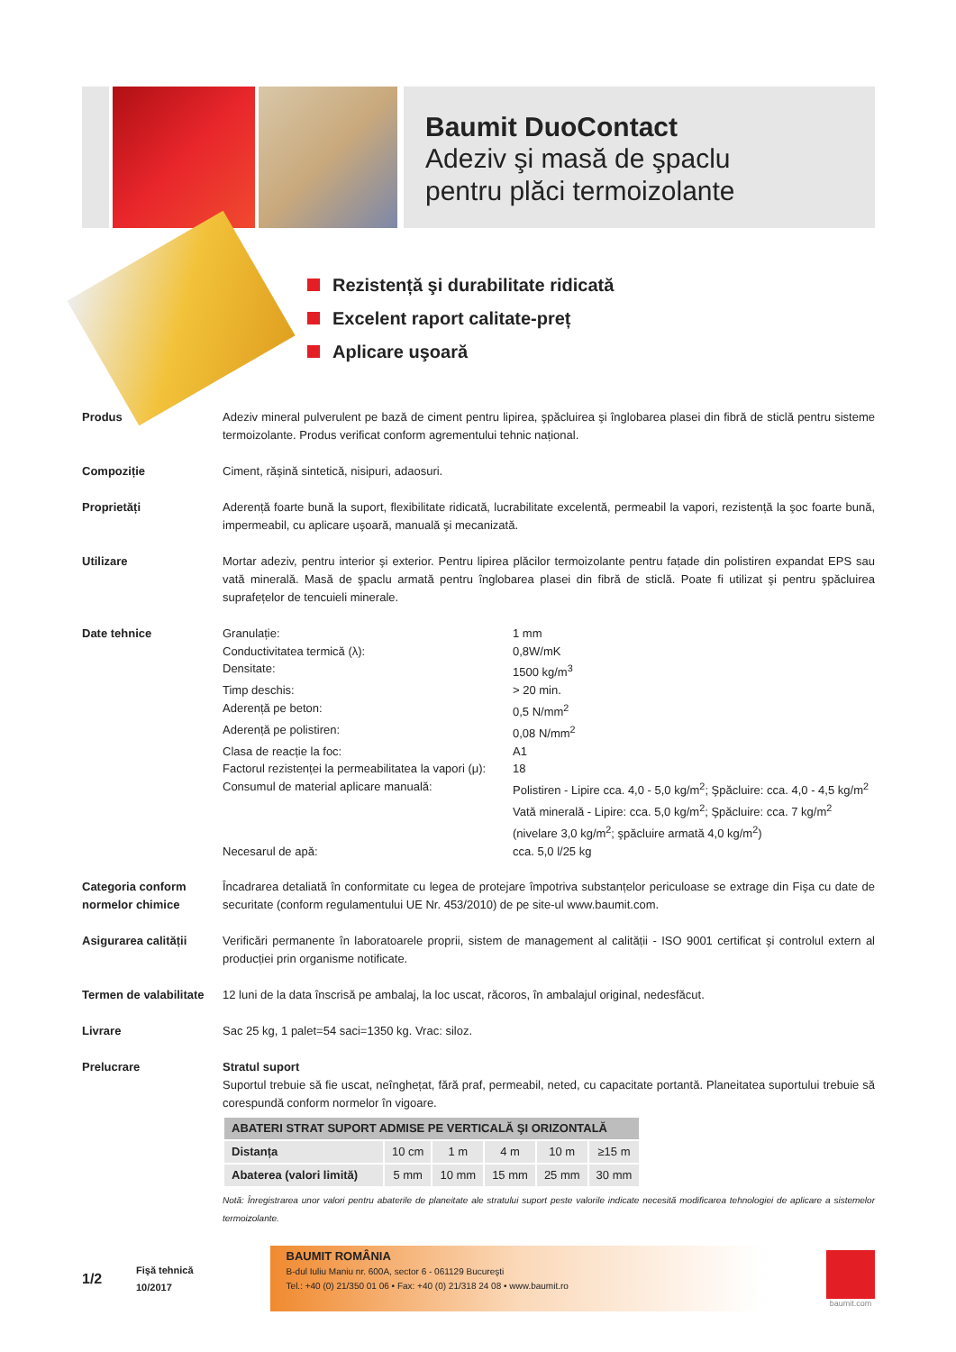Baumit DuoContact
Adeziv şi masă de şpaclu
pentru plăci termoizolante
Rezistență şi durabilitate ridicată
Excelent raport calitate-preț
Aplicare uşoară
Produs Adeziv mineral pulverulent pe bază de ciment pentru lipirea, şpăcluirea şi înglobarea plasei din fibră de sticlă pentru sisteme termoizolante. Produs verificat conform agrementului tehnic național.
Compoziție Ciment, răşină sintetică, nisipuri, adaosuri.
Proprietăți Aderență foarte bună la suport, flexibilitate ridicată, lucrabilitate excelentă, permeabil la vapori, rezistență la şoc foarte bună, impermeabil, cu aplicare uşoară, manuală şi mecanizată.
Utilizare Mortar adeziv, pentru interior şi exterior. Pentru lipirea plăcilor termoizolante pentru fațade din polistiren expandat EPS sau vată minerală. Masă de şpaclu armată pentru înglobarea plasei din fibră de sticlă. Poate fi utilizat şi pentru şpăcluirea suprafețelor de tencuieli minerale.
Date tehnice
| Granulație: | 1 mm |
| Conductivitatea termică (λ): | 0,8W/mK |
| Densitate: | 1500 kg/m<sup>3</sup> |
| Timp deschis: | > 20 min. |
| Aderență pe beton: | 0,5 N/mm<sup>2</sup> |
| Aderență pe polistiren: | 0,08 N/mm<sup>2</sup> |
| Clasa de reacție la foc: | A1 |
| Factorul rezistenței la permeabilitatea la vapori (μ): | 18 |
| Consumul de material aplicare manuală: | Polistiren - Lipire cca. 4,0 - 5,0 kg/m<sup>2</sup>; Şpăcluire: cca. 4,0 - 4,5 kg/m<sup>2</sup> Vată minerală - Lipire: cca. 5,0 kg/m<sup>2</sup>; Şpăcluire: cca. 7 kg/m<sup>2</sup> (nivelare 3,0 kg/m<sup>2</sup>; şpăcluire armată 4,0 kg/m<sup>2</sup>) |
| Necesarul de apă: | cca. 5,0 l/25 kg |
Categoria conform normelor chimice
Încadrarea detaliată în conformitate cu legea de protejare împotriva substanțelor periculoase se extrage din Fişa cu date de securitate (conform regulamentului UE Nr. 453/2010) de pe site-ul www.baumit.com.
Asigurarea calității Verificări permanente în laboratoarele proprii, sistem de management al calității - ISO 9001 certificat şi controlul extern al producției prin organisme notificate.
Termen de valabilitate
12 luni de la data înscrisă pe ambalaj, la loc uscat, răcoros, în ambalajul original, nedesfăcut.
Livrare Sac 25 kg, 1 palet=54 saci=1350 kg. Vrac: siloz.
Prelucrare Stratul suport
Suportul trebuie să fie uscat, neînghețat, fără praf, permeabil, neted, cu capacitate portantă. Planeitatea suportului trebuie să corespundă conform normelor în vigoare.
| ABATERI STRAT SUPORT ADMISE PE VERTICALĂ ŞI ORIZONTALĂ | | | | | |
| --- | --- | --- | --- | --- | --- |
| Distanța | 10 cm | 1 m | 4 m | 10 m | ≥15 m |
| Abaterea (valori limită) | 5 mm | 10 mm | 15 mm | 25 mm | 30 mm |
Notă: Înregistrarea unor valori pentru abaterile de planeitate ale stratului suport peste valorile indicate necesită modificarea tehnologiei de aplicare a sistemelor termoizolante.
1/2
Fişă tehnică
10/2017
BAUMIT ROMÂNIA
B-dul Iuliu Maniu nr. 600A, sector 6 - 061129 Bucureşti
Tel.: +40 (0) 21/350 01 06 • Fax: +40 (0) 21/318 24 08 • www.baumit.ro
baumit.com